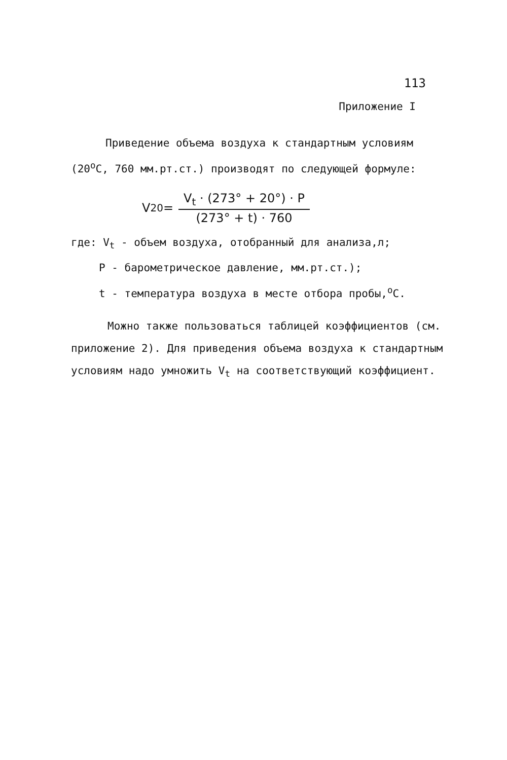113
Приложение I
Приведение объема воздуха к стандартным условиям (20<sup>о</sup>С, 760 мм.рт.ст.) производят по следующей формуле:
V<sub>20</sub> = V<sub>t</sub> · (273° + 20°) · P (273° + t) · 760
где: V<sub>t</sub> - объем воздуха, отобранный для анализа,л;
P - барометрическое давление, мм.рт.ст.);
t - температура воздуха в месте отбора пробы,<sup>о</sup>С.
Можно также пользоваться таблицей коэффициентов (см. приложение 2). Для приведения объема воздуха к стандартным условиям надо умножить V<sub>t</sub> на соответствующий коэффициент.